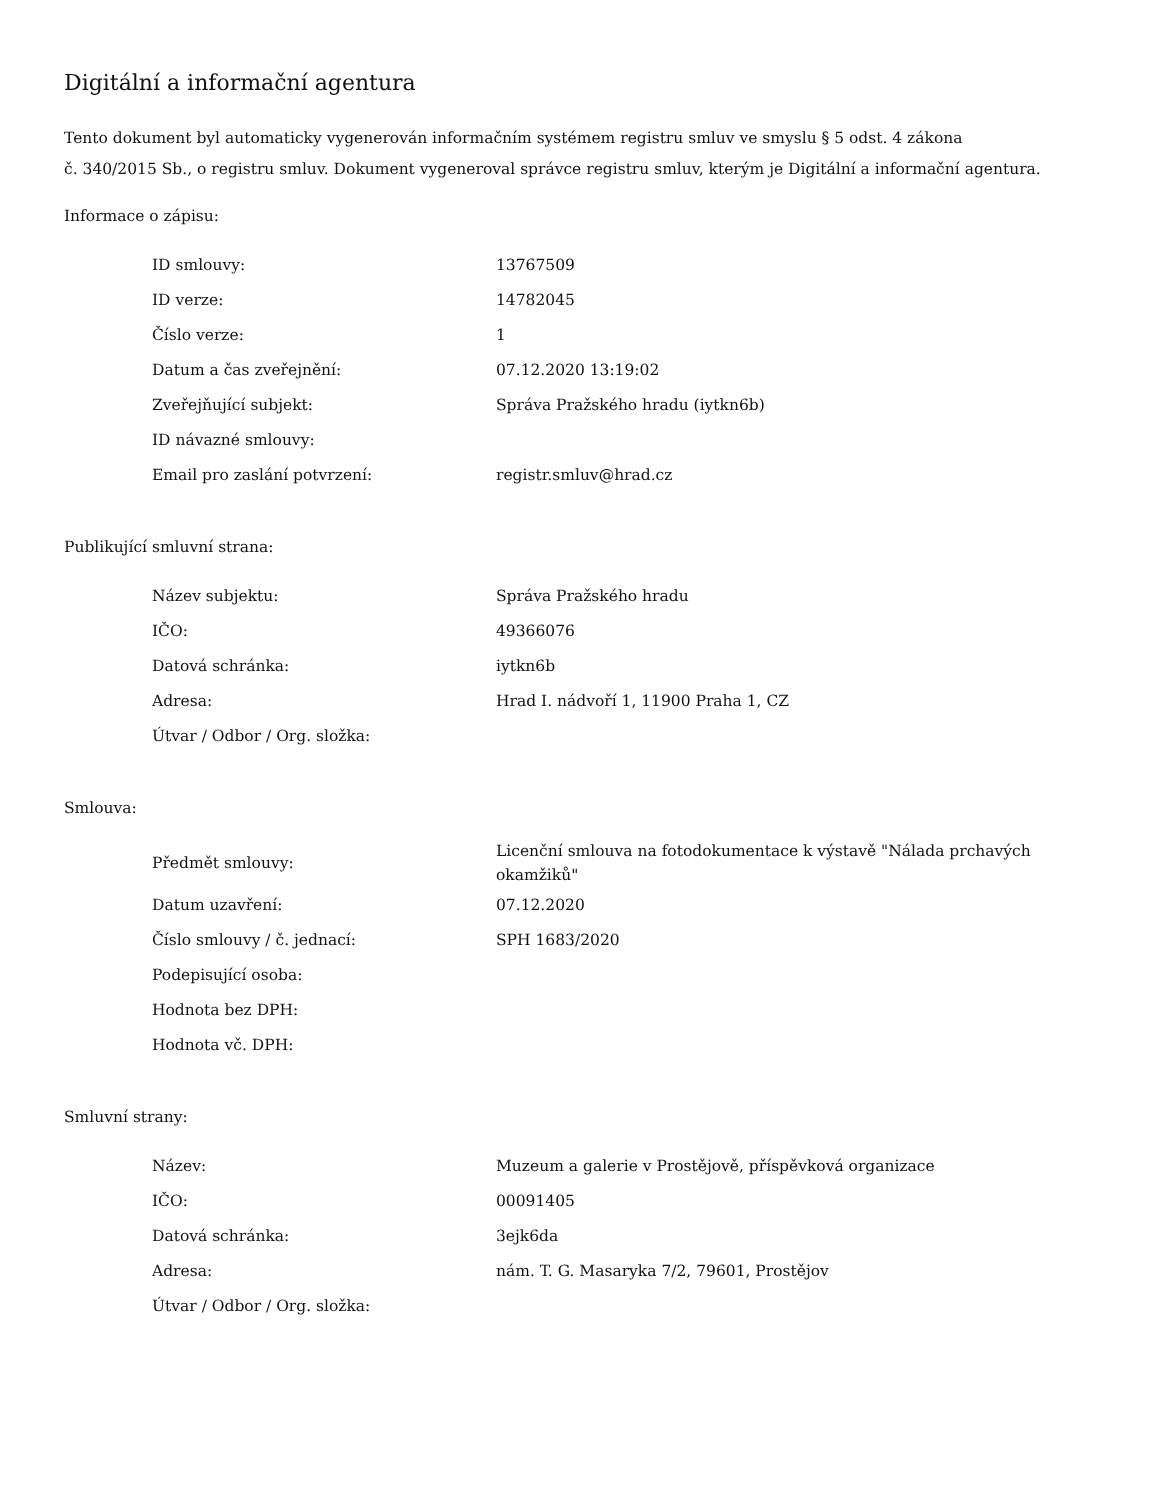Digitální a informační agentura
Tento dokument byl automaticky vygenerován informačním systémem registru smluv ve smyslu § 5 odst. 4 zákona
č. 340/2015 Sb., o registru smluv. Dokument vygeneroval správce registru smluv, kterým je Digitální a informační agentura.
Informace o zápisu:
| ID smlouvy: | 13767509 |
| ID verze: | 14782045 |
| Číslo verze: | 1 |
| Datum a čas zveřejnění: | 07.12.2020 13:19:02 |
| Zveřejňující subjekt: | Správa Pražského hradu (iytkn6b) |
| ID návazné smlouvy: | |
| Email pro zaslání potvrzení: | registr.smluv@hrad.cz |
Publikující smluvní strana:
| Název subjektu: | Správa Pražského hradu |
| IČO: | 49366076 |
| Datová schránka: | iytkn6b |
| Adresa: | Hrad I. nádvoří 1, 11900 Praha 1, CZ |
| Útvar / Odbor / Org. složka: | |
Smlouva:
| Předmět smlouvy: | Licenční smlouva na fotodokumentace k výstavě "Nálada prchavých okamžiků" |
| Datum uzavření: | 07.12.2020 |
| Číslo smlouvy / č. jednací: | SPH 1683/2020 |
| Podepisující osoba: | |
| Hodnota bez DPH: | |
| Hodnota vč. DPH: | |
Smluvní strany:
| Název: | Muzeum a galerie v Prostějově, příspěvková organizace |
| IČO: | 00091405 |
| Datová schránka: | 3ejk6da |
| Adresa: | nám. T. G. Masaryka 7/2, 79601, Prostějov |
| Útvar / Odbor / Org. složka: | |